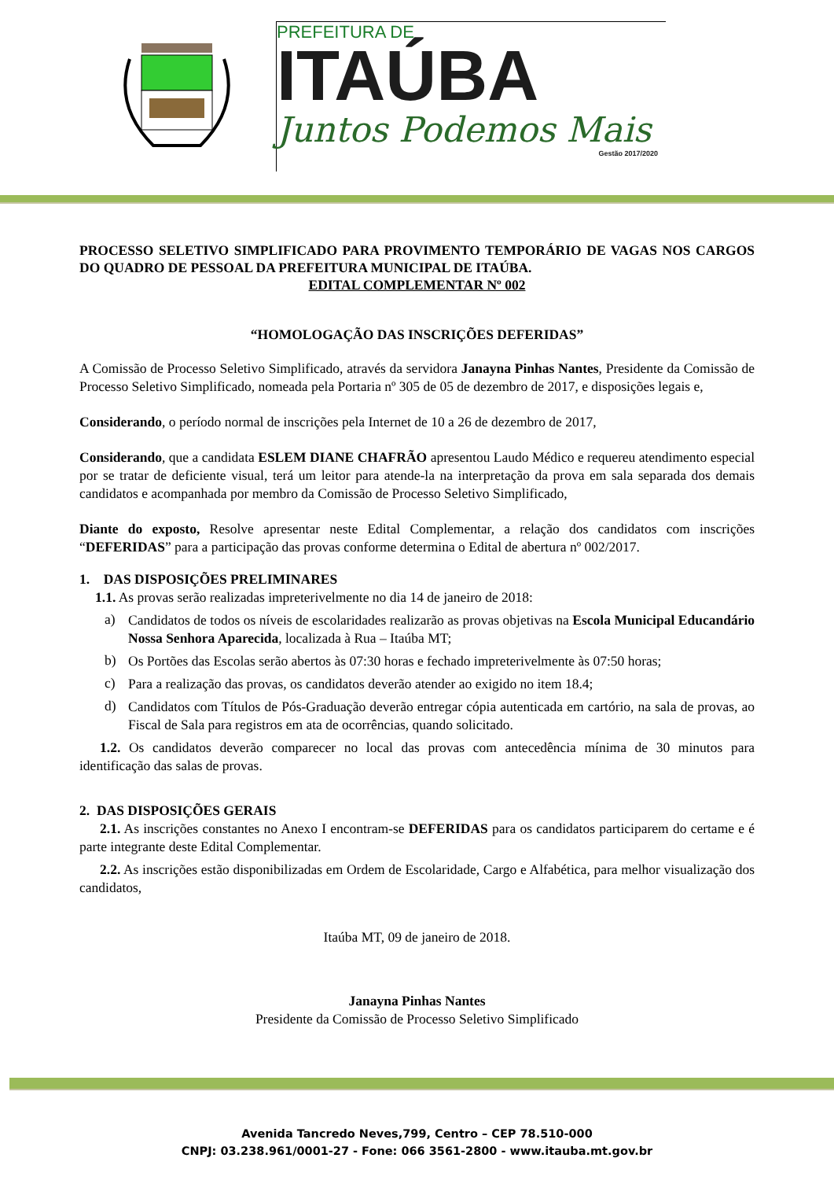PREFEITURA DE
ITAÚBA
Juntos Podemos Mais
Gestão 2017/2020
PROCESSO SELETIVO SIMPLIFICADO PARA PROVIMENTO TEMPORÁRIO DE VAGAS NOS CARGOS DO QUADRO DE PESSOAL DA PREFEITURA MUNICIPAL DE ITAÚBA.
EDITAL COMPLEMENTAR Nº 002
“HOMOLOGAÇÃO DAS INSCRIÇÕES DEFERIDAS”
A Comissão de Processo Seletivo Simplificado, através da servidora Janayna Pinhas Nantes, Presidente da Comissão de Processo Seletivo Simplificado, nomeada pela Portaria nº 305 de 05 de dezembro de 2017, e disposições legais e,
Considerando, o período normal de inscrições pela Internet de 10 a 26 de dezembro de 2017,
Considerando, que a candidata ESLEM DIANE CHAFRÃO apresentou Laudo Médico e requereu atendimento especial por se tratar de deficiente visual, terá um leitor para atende-la na interpretação da prova em sala separada dos demais candidatos e acompanhada por membro da Comissão de Processo Seletivo Simplificado,
Diante do exposto, Resolve apresentar neste Edital Complementar, a relação dos candidatos com inscrições “DEFERIDAS” para a participação das provas conforme determina o Edital de abertura nº 002/2017.
1. DAS DISPOSIÇÕES PRELIMINARES
1.1. As provas serão realizadas impreterivelmente no dia 14 de janeiro de 2018:
a)
Candidatos de todos os níveis de escolaridades realizarão as provas objetivas na Escola Municipal Educandário Nossa Senhora Aparecida, localizada à Rua – Itaúba MT;
b)
Os Portões das Escolas serão abertos às 07:30 horas e fechado impreterivelmente às 07:50 horas;
c)
Para a realização das provas, os candidatos deverão atender ao exigido no item 18.4;
d)
Candidatos com Títulos de Pós-Graduação deverão entregar cópia autenticada em cartório, na sala de provas, ao Fiscal de Sala para registros em ata de ocorrências, quando solicitado.
1.2. Os candidatos deverão comparecer no local das provas com antecedência mínima de 30 minutos para identificação das salas de provas.
2. DAS DISPOSIÇÕES GERAIS
2.1. As inscrições constantes no Anexo I encontram-se DEFERIDAS para os candidatos participarem do certame e é parte integrante deste Edital Complementar.
2.2. As inscrições estão disponibilizadas em Ordem de Escolaridade, Cargo e Alfabética, para melhor visualização dos candidatos,
Itaúba MT, 09 de janeiro de 2018.
Janayna Pinhas Nantes
Presidente da Comissão de Processo Seletivo Simplificado
Avenida Tancredo Neves,799, Centro – CEP 78.510-000
CNPJ: 03.238.961/0001-27 - Fone: 066 3561-2800 - www.itauba.mt.gov.br